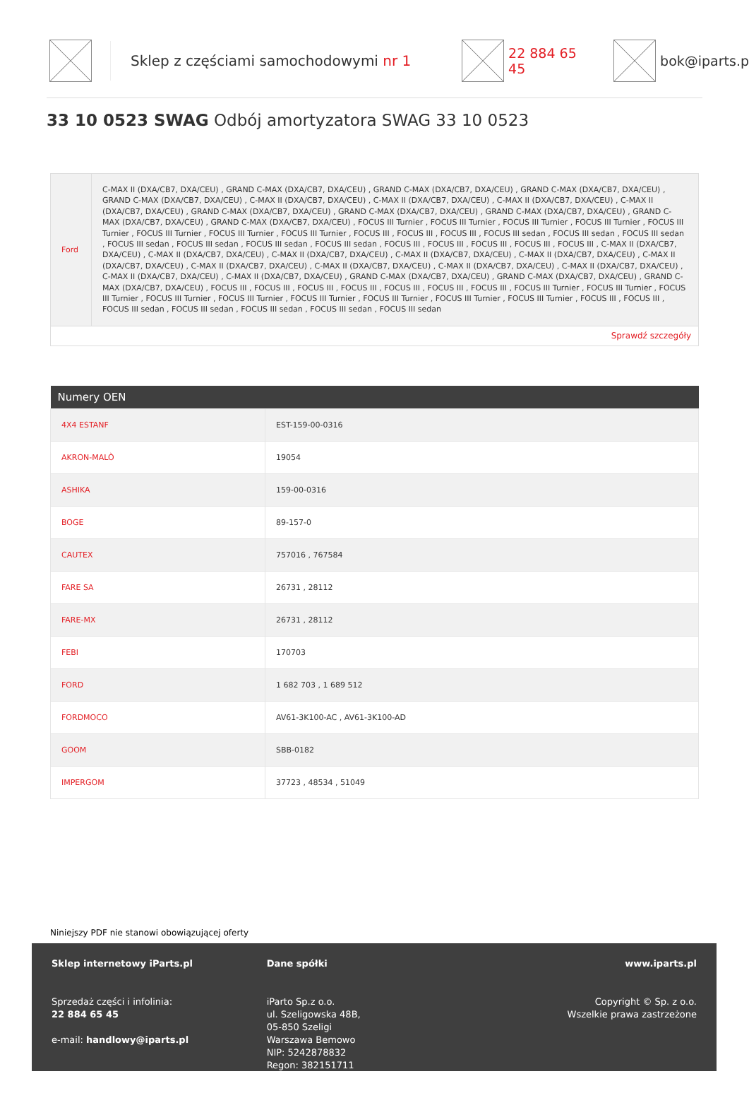Sklep z częściami samochodowymi nr 1 22 884 65 45 bok@iparts.p
33 10 0523 SWAG Odbój amortyzatora SWAG 33 10 0523
| Ford | C-MAX II (DXA/CB7, DXA/CEU) , GRAND C-MAX (DXA/CB7, DXA/CEU) , GRAND C-MAX (DXA/CB7, DXA/CEU) , GRAND C-MAX (DXA/CB7, DXA/CEU) , GRAND C-MAX (DXA/CB7, DXA/CEU) , C-MAX II (DXA/CB7, DXA/CEU) , C-MAX II (DXA/CB7, DXA/CEU) , C-MAX II (DXA/CB7, DXA/CEU) , C-MAX II (DXA/CB7, DXA/CEU) , GRAND C-MAX (DXA/CB7, DXA/CEU) , GRAND C-MAX (DXA/CB7, DXA/CEU) , GRAND C-MAX (DXA/CB7, DXA/CEU) , GRAND C-MAX (DXA/CB7, DXA/CEU) , GRAND C-MAX (DXA/CB7, DXA/CEU) , FOCUS III Turnier , FOCUS III Turnier , FOCUS III Turnier , FOCUS III Turnier , FOCUS III Turnier , FOCUS III Turnier , FOCUS III Turnier , FOCUS III Turnier , FOCUS III , FOCUS III , FOCUS III , FOCUS III sedan , FOCUS III sedan , FOCUS III sedan , FOCUS III sedan , FOCUS III sedan , FOCUS III sedan , FOCUS III sedan , FOCUS III , FOCUS III , FOCUS III , FOCUS III , FOCUS III , C-MAX II (DXA/CB7, DXA/CEU) , C-MAX II (DXA/CB7, DXA/CEU) , C-MAX II (DXA/CB7, DXA/CEU) , C-MAX II (DXA/CB7, DXA/CEU) , C-MAX II (DXA/CB7, DXA/CEU) , C-MAX II (DXA/CB7, DXA/CEU) , C-MAX II (DXA/CB7, DXA/CEU) , C-MAX II (DXA/CB7, DXA/CEU) , C-MAX II (DXA/CB7, DXA/CEU) , C-MAX II (DXA/CB7, DXA/CEU) , C-MAX II (DXA/CB7, DXA/CEU) , C-MAX II (DXA/CB7, DXA/CEU) , GRAND C-MAX (DXA/CB7, DXA/CEU) , GRAND C-MAX (DXA/CB7, DXA/CEU) , GRAND C-MAX (DXA/CB7, DXA/CEU) , FOCUS III , FOCUS III , FOCUS III , FOCUS III , FOCUS III , FOCUS III , FOCUS III , FOCUS III Turnier , FOCUS III Turnier , FOCUS III Turnier , FOCUS III Turnier , FOCUS III Turnier , FOCUS III Turnier , FOCUS III Turnier , FOCUS III Turnier , FOCUS III Turnier , FOCUS III , FOCUS III , FOCUS III sedan , FOCUS III sedan , FOCUS III sedan , FOCUS III sedan , FOCUS III sedan |
| Sprawdź szczegóły | |
| Numery OEN | |
| --- | --- |
| 4X4 ESTANF | EST-159-00-0316 |
| AKRON-MALÒ | 19054 |
| ASHIKA | 159-00-0316 |
| BOGE | 89-157-0 |
| CAUTEX | 757016 , 767584 |
| FARE SA | 26731 , 28112 |
| FARE-MX | 26731 , 28112 |
| FEBI | 170703 |
| FORD | 1 682 703 , 1 689 512 |
| FORDMOCO | AV61-3K100-AC , AV61-3K100-AD |
| GOOM | SBB-0182 |
| IMPERGOM | 37723 , 48534 , 51049 |
Niniejszy PDF nie stanowi obowiązującej oferty
Sklep internetowy iParts.pl
Sprzedaż części i infolinia:
22 884 65 45
e-mail: handlowy@iparts.pl
Dane spółki
iParto Sp.z o.o.
ul. Szeligowska 48B,
05-850 Szeligi
Warszawa Bemowo
NIP: 5242878832
Regon: 382151711
www.iparts.pl
Copyright © Sp. z o.o.
Wszelkie prawa zastrzeżone